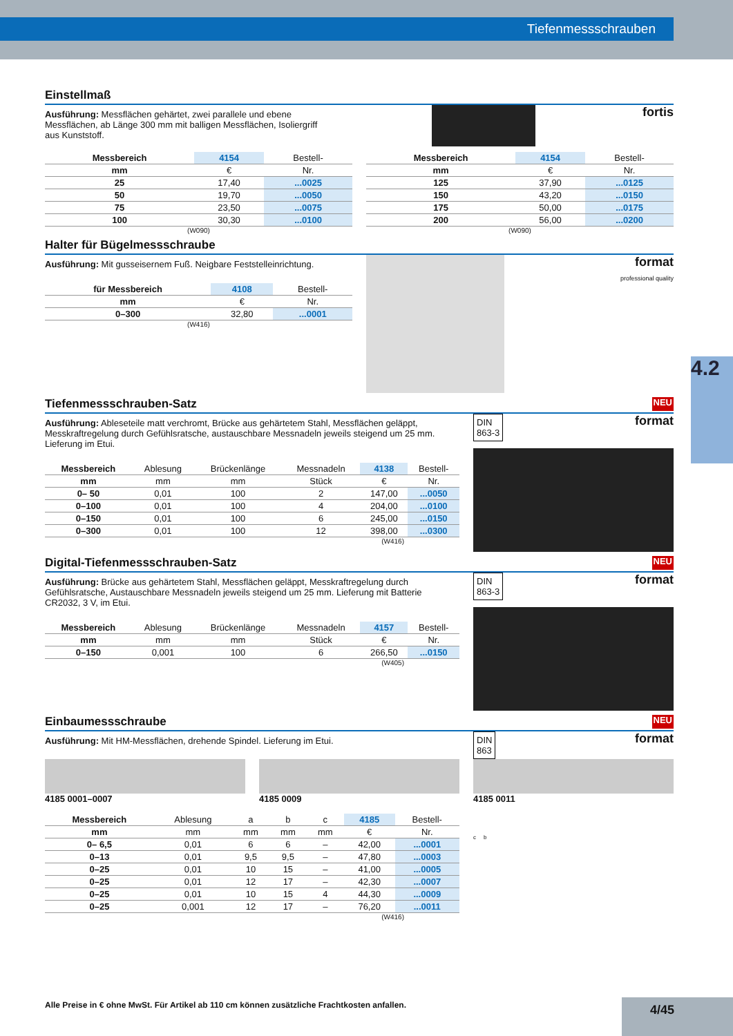Tiefenmessschrauben
4.2
Einstellmaß
Ausführung: Messflächen gehärtet, zwei parallele und ebene Messflächen, ab Länge 300 mm mit balligen Messflächen, Isoliergriff aus Kunststoff.
fortis
| Messbereich | 4154 | Bestell- |
| --- | --- | --- |
| mm | € | Nr. |
| 25 | 17,40 | ...0025 |
| 50 | 19,70 | ...0050 |
| 75 | 23,50 | ...0075 |
| 100 | 30,30 | ...0100 |
| Messbereich | 4154 | Bestell- |
| --- | --- | --- |
| mm | € | Nr. |
| 125 | 37,90 | ...0125 |
| 150 | 43,20 | ...0150 |
| 175 | 50,00 | ...0175 |
| 200 | 56,00 | ...0200 |
(W090) (W090)
Halter für Bügelmessschraube
Ausführung: Mit gusseisernem Fuß. Neigbare Feststelleinrichtung.
| für Messbereich | 4108 | Bestell- |
| --- | --- | --- |
| mm | € | Nr. |
| 0–300 | 32,80 | ...0001 |
(W416)
format
professional quality
Tiefenmessschrauben-Satz NEU
Ausführung: Ableseteile matt verchromt, Brücke aus gehärtetem Stahl, Messflächen geläppt, Messkraftregelung durch Gefühlsratsche, austauschbare Messnadeln jeweils steigend um 25 mm. Lieferung im Etui.
| Messbereich | Ablesung | Brückenlänge | Messnadeln | 4138 | Bestell- |
| --- | --- | --- | --- | --- | --- |
| mm | mm | mm | Stück | € | Nr. |
| 0– 50 | 0,01 | 100 | 2 | 147,00 | ...0050 |
| 0–100 | 0,01 | 100 | 4 | 204,00 | ...0100 |
| 0–150 | 0,01 | 100 | 6 | 245,00 | ...0150 |
| 0–300 | 0,01 | 100 | 12 | 398,00 | ...0300 |
(W416)
DIN
863-3
format
Digital-Tiefenmessschrauben-Satz NEU
Ausführung: Brücke aus gehärtetem Stahl, Messflächen geläppt, Messkraftregelung durch Gefühlsratsche, Austauschbare Messnadeln jeweils steigend um 25 mm. Lieferung mit Batterie CR2032, 3 V, im Etui.
| Messbereich | Ablesung | Brückenlänge | Messnadeln | 4157 | Bestell- |
| --- | --- | --- | --- | --- | --- |
| mm | mm | mm | Stück | € | Nr. |
| 0–150 | 0,001 | 100 | 6 | 266,50 | ...0150 |
(W405)
DIN
863-3
format
Einbaumessschraube NEU
Ausführung: Mit HM-Messflächen, drehende Spindel. Lieferung im Etui. DIN
863
format
4185 0001–0007 4185 0009 4185 0011
| Messbereich | Ablesung | a | b | c | 4185 | Bestell- |
| --- | --- | --- | --- | --- | --- | --- |
| mm | mm | mm | mm | mm | € | Nr. |
| 0– 6,5 | 0,01 | 6 | 6 | – | 42,00 | ...0001 |
| 0–13 | 0,01 | 9,5 | 9,5 | – | 47,80 | ...0003 |
| 0–25 | 0,01 | 10 | 15 | – | 41,00 | ...0005 |
| 0–25 | 0,01 | 12 | 17 | – | 42,30 | ...0007 |
| 0–25 | 0,01 | 10 | 15 | 4 | 44,30 | ...0009 |
| 0–25 | 0,001 | 12 | 17 | – | 76,20 | ...0011 |
(W416)
c b
Alle Preise in € ohne MwSt. Für Artikel ab 110 cm können zusätzliche Frachtkosten anfallen.
4/45